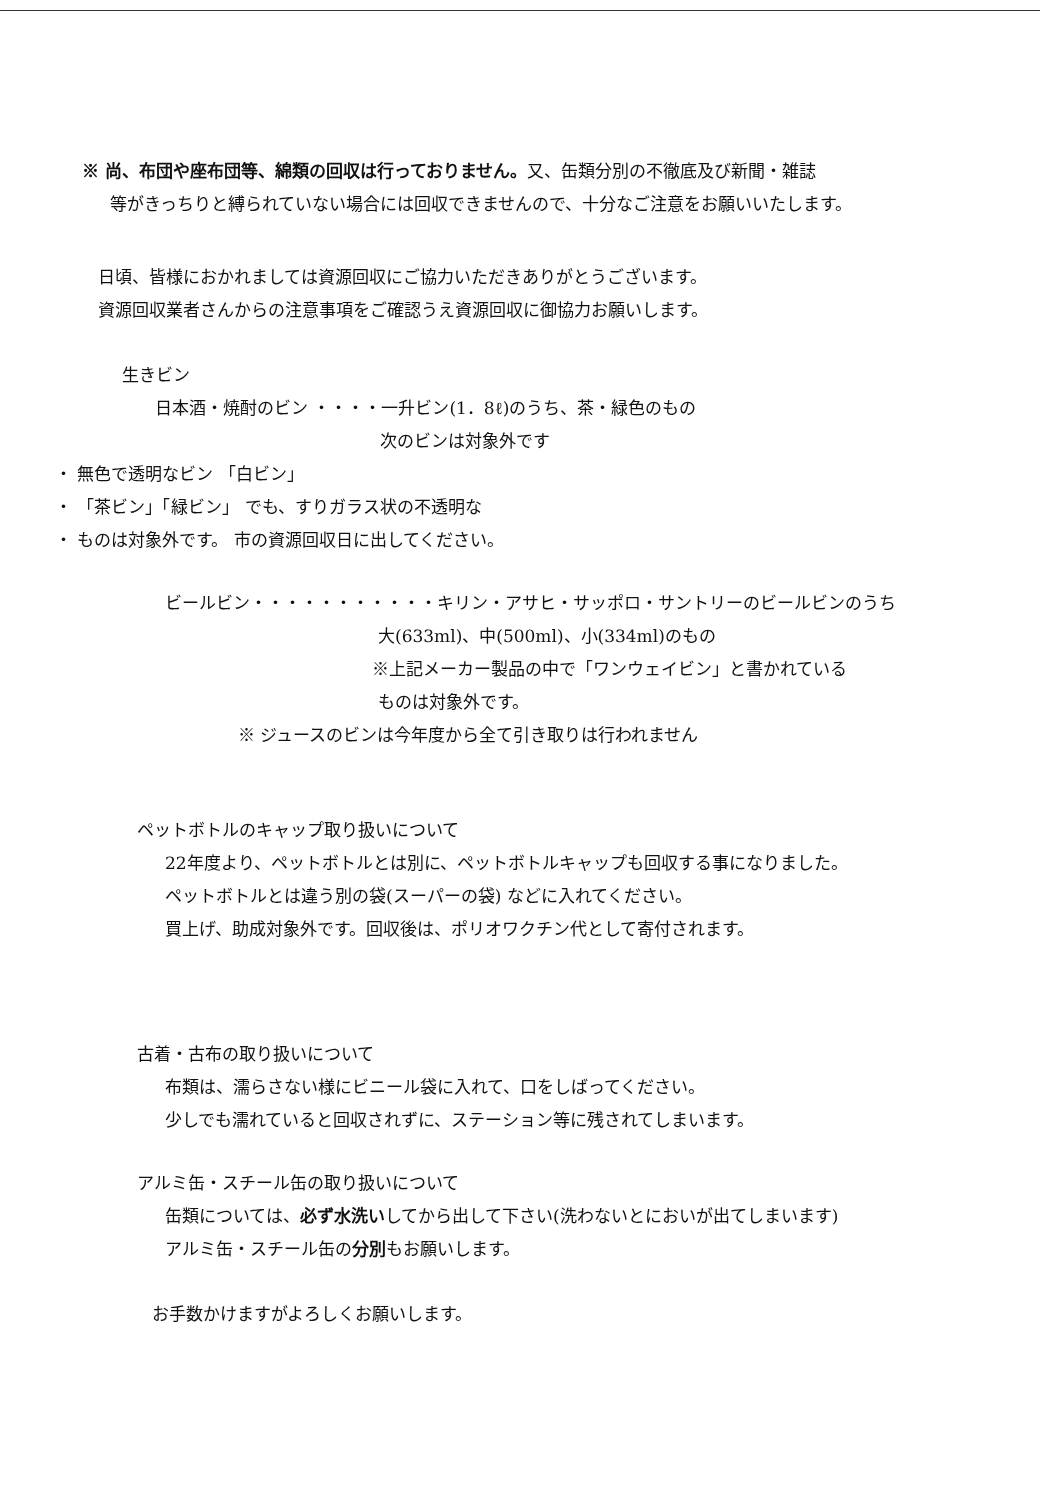※ 尚、布団や座布団等、綿類の回収は行っておりません。又、缶類分別の不徹底及び新聞・雑誌
等がきっちりと縛られていない場合には回収できませんので、十分なご注意をお願いいたします。
日頃、皆様におかれましては資源回収にご協力いただきありがとうございます。
資源回収業者さんからの注意事項をご確認うえ資源回収に御協力お願いします。
生きビン
日本酒・焼酎のビン ・・・・一升ビン(1．8ℓ)のうち、茶・緑色のもの
次のビンは対象外です
・ 無色で透明なビン 「白ビン」
・ 「茶ビン」「緑ビン」 でも、すりガラス状の不透明な
・ ものは対象外です。 市の資源回収日に出してください。
ビールビン・・・・・・・・・・・キリン・アサヒ・サッポロ・サントリーのビールビンのうち
大(633ml)、中(500ml)、小(334ml)のもの
※上記メーカー製品の中で「ワンウェイビン」と書かれている
ものは対象外です。
※ ジュースのビンは今年度から全て引き取りは行われません
ペットボトルのキャップ取り扱いについて
22年度より、ペットボトルとは別に、ペットボトルキャップも回収する事になりました。
ペットボトルとは違う別の袋(スーパーの袋) などに入れてください。
買上げ、助成対象外です。回収後は、ポリオワクチン代として寄付されます。
古着・古布の取り扱いについて
布類は、濡らさない様にビニール袋に入れて、口をしばってください。
少しでも濡れていると回収されずに、ステーション等に残されてしまいます。
アルミ缶・スチール缶の取り扱いについて
缶類については、必ず水洗いしてから出して下さい(洗わないとにおいが出てしまいます)
アルミ缶・スチール缶の分別もお願いします。
お手数かけますがよろしくお願いします。